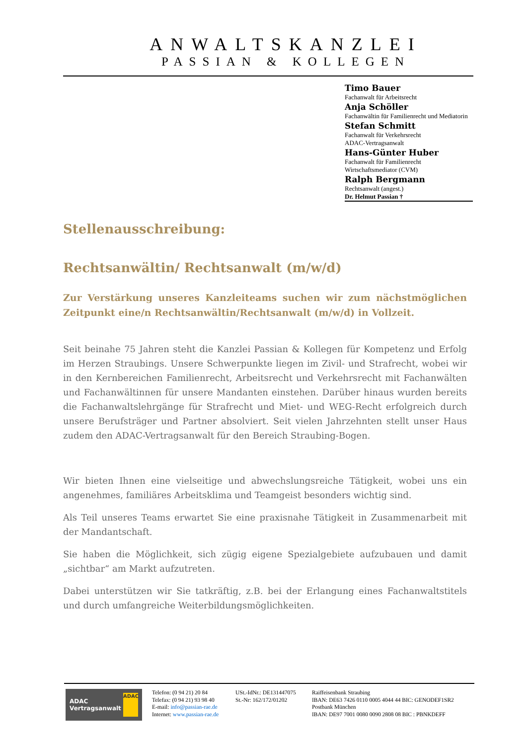ANWALTSKANZLEI
PASSIAN & KOLLEGEN
Timo Bauer
Fachanwalt für Arbeitsrecht
Anja Schöller
Fachanwältin für Familienrecht und Mediatorin
Stefan Schmitt
Fachanwalt für Verkehrsrecht
ADAC-Vertragsanwalt
Hans-Günter Huber
Fachanwalt für Familienrecht
Wirtschaftsmediator (CVM)
Ralph Bergmann
Rechtsanwalt (angest.)
Dr. Helmut Passian †
Stellenausschreibung:
Rechtsanwältin/ Rechtsanwalt (m/w/d)
Zur Verstärkung unseres Kanzleiteams suchen wir zum nächstmöglichen Zeitpunkt eine/n Rechtsanwältin/Rechtsanwalt (m/w/d) in Vollzeit.
Seit beinahe 75 Jahren steht die Kanzlei Passian & Kollegen für Kompetenz und Erfolg im Herzen Straubings. Unsere Schwerpunkte liegen im Zivil- und Strafrecht, wobei wir in den Kernbereichen Familienrecht, Arbeitsrecht und Verkehrsrecht mit Fachanwälten und Fachanwältinnen für unsere Mandanten einstehen. Darüber hinaus wurden bereits die Fachanwaltslehrgänge für Strafrecht und Miet- und WEG-Recht erfolgreich durch unsere Berufsträger und Partner absolviert. Seit vielen Jahrzehnten stellt unser Haus zudem den ADAC-Vertragsanwalt für den Bereich Straubing-Bogen.
Wir bieten Ihnen eine vielseitige und abwechslungsreiche Tätigkeit, wobei uns ein angenehmes, familiäres Arbeitsklima und Teamgeist besonders wichtig sind.
Als Teil unseres Teams erwartet Sie eine praxisnahe Tätigkeit in Zusammenarbeit mit der Mandantschaft.
Sie haben die Möglichkeit, sich zügig eigene Spezialgebiete aufzubauen und damit „sichtbar“ am Markt aufzutreten.
Dabei unterstützen wir Sie tatkräftig, z.B. bei der Erlangung eines Fachanwaltstitels und durch umfangreiche Weiterbildungsmöglichkeiten.
ADAC
Vertragsanwalt ADAC
Telefon: (0 94 21) 20 84
Telefax: (0 94 21) 93 98 40
E-mail: info@passian-rae.de
Internet: www.passian-rae.de
USt.-IdNr.: DE131447075
St.-Nr: 162/172/01202
Raiffeisenbank Straubing
IBAN: DE63 7426 0110 0005 4044 44 BIC: GENODEF1SR2
Postbank München
IBAN: DE97 7001 0080 0090 2808 08 BIC : PBNKDEFF